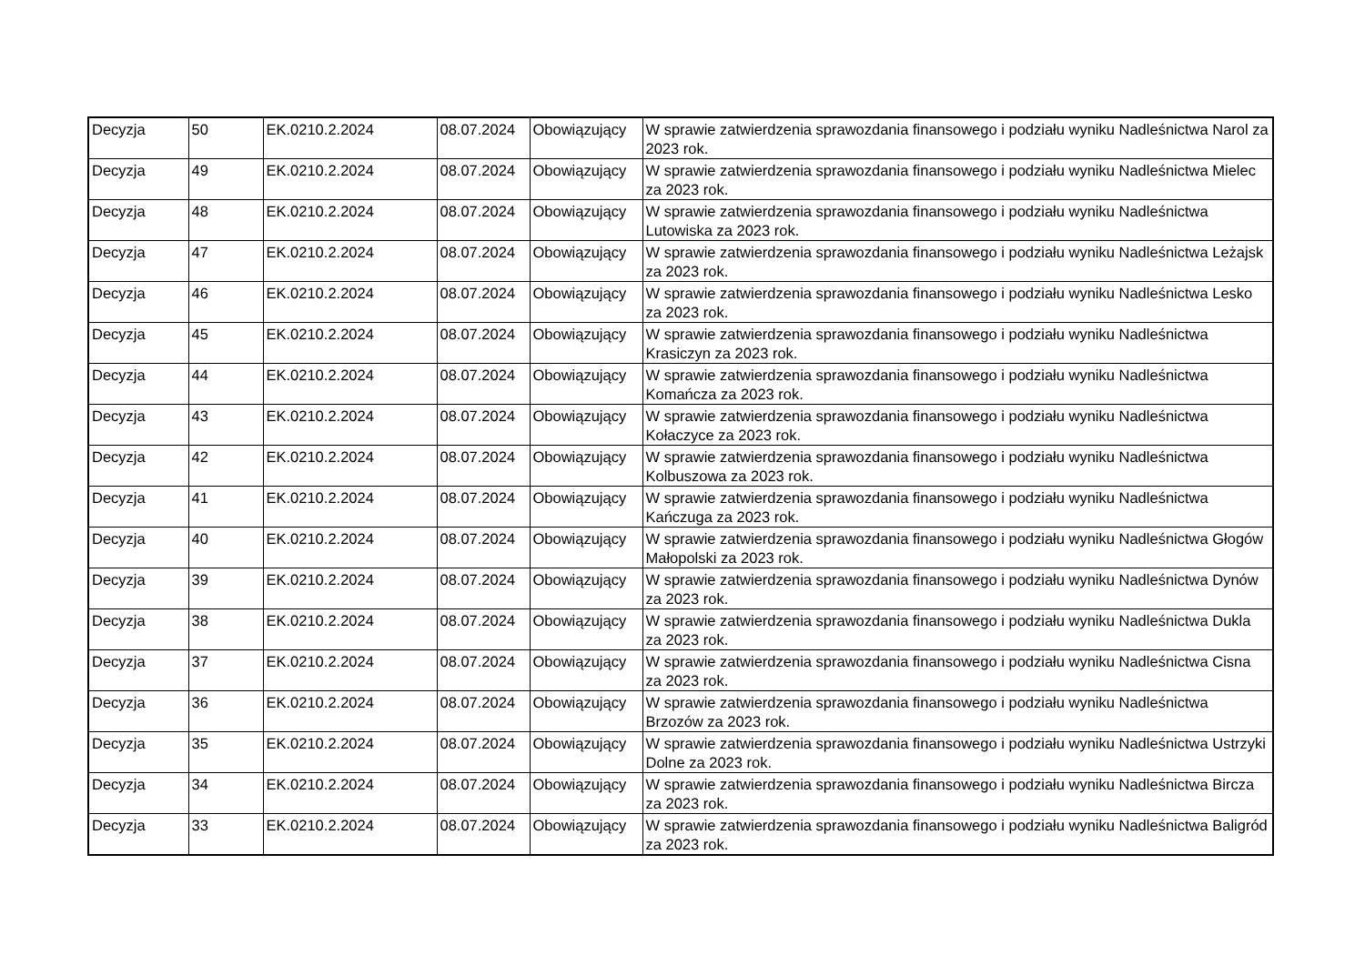| Decyzja | 50 | EK.0210.2.2024 | 08.07.2024 | Obowiązujący | W sprawie zatwierdzenia sprawozdania finansowego i podziału wyniku Nadleśnictwa Narol za 2023 rok. |
| Decyzja | 49 | EK.0210.2.2024 | 08.07.2024 | Obowiązujący | W sprawie zatwierdzenia sprawozdania finansowego i podziału wyniku Nadleśnictwa Mielec za 2023 rok. |
| Decyzja | 48 | EK.0210.2.2024 | 08.07.2024 | Obowiązujący | W sprawie zatwierdzenia sprawozdania finansowego i podziału wyniku Nadleśnictwa Lutowiska za 2023 rok. |
| Decyzja | 47 | EK.0210.2.2024 | 08.07.2024 | Obowiązujący | W sprawie zatwierdzenia sprawozdania finansowego i podziału wyniku Nadleśnictwa Leżajsk za 2023 rok. |
| Decyzja | 46 | EK.0210.2.2024 | 08.07.2024 | Obowiązujący | W sprawie zatwierdzenia sprawozdania finansowego i podziału wyniku Nadleśnictwa Lesko za 2023 rok. |
| Decyzja | 45 | EK.0210.2.2024 | 08.07.2024 | Obowiązujący | W sprawie zatwierdzenia sprawozdania finansowego i podziału wyniku Nadleśnictwa Krasiczyn za 2023 rok. |
| Decyzja | 44 | EK.0210.2.2024 | 08.07.2024 | Obowiązujący | W sprawie zatwierdzenia sprawozdania finansowego i podziału wyniku Nadleśnictwa Komańcza za 2023 rok. |
| Decyzja | 43 | EK.0210.2.2024 | 08.07.2024 | Obowiązujący | W sprawie zatwierdzenia sprawozdania finansowego i podziału wyniku Nadleśnictwa Kołaczyce za 2023 rok. |
| Decyzja | 42 | EK.0210.2.2024 | 08.07.2024 | Obowiązujący | W sprawie zatwierdzenia sprawozdania finansowego i podziału wyniku Nadleśnictwa Kolbuszowa za 2023 rok. |
| Decyzja | 41 | EK.0210.2.2024 | 08.07.2024 | Obowiązujący | W sprawie zatwierdzenia sprawozdania finansowego i podziału wyniku Nadleśnictwa Kańczuga za 2023 rok. |
| Decyzja | 40 | EK.0210.2.2024 | 08.07.2024 | Obowiązujący | W sprawie zatwierdzenia sprawozdania finansowego i podziału wyniku Nadleśnictwa Głogów Małopolski za 2023 rok. |
| Decyzja | 39 | EK.0210.2.2024 | 08.07.2024 | Obowiązujący | W sprawie zatwierdzenia sprawozdania finansowego i podziału wyniku Nadleśnictwa Dynów za 2023 rok. |
| Decyzja | 38 | EK.0210.2.2024 | 08.07.2024 | Obowiązujący | W sprawie zatwierdzenia sprawozdania finansowego i podziału wyniku Nadleśnictwa Dukla za 2023 rok. |
| Decyzja | 37 | EK.0210.2.2024 | 08.07.2024 | Obowiązujący | W sprawie zatwierdzenia sprawozdania finansowego i podziału wyniku Nadleśnictwa Cisna za 2023 rok. |
| Decyzja | 36 | EK.0210.2.2024 | 08.07.2024 | Obowiązujący | W sprawie zatwierdzenia sprawozdania finansowego i podziału wyniku Nadleśnictwa Brzozów za 2023 rok. |
| Decyzja | 35 | EK.0210.2.2024 | 08.07.2024 | Obowiązujący | W sprawie zatwierdzenia sprawozdania finansowego i podziału wyniku Nadleśnictwa Ustrzyki Dolne za 2023 rok. |
| Decyzja | 34 | EK.0210.2.2024 | 08.07.2024 | Obowiązujący | W sprawie zatwierdzenia sprawozdania finansowego i podziału wyniku Nadleśnictwa Bircza za 2023 rok. |
| Decyzja | 33 | EK.0210.2.2024 | 08.07.2024 | Obowiązujący | W sprawie zatwierdzenia sprawozdania finansowego i podziału wyniku Nadleśnictwa Baligród za 2023 rok. |